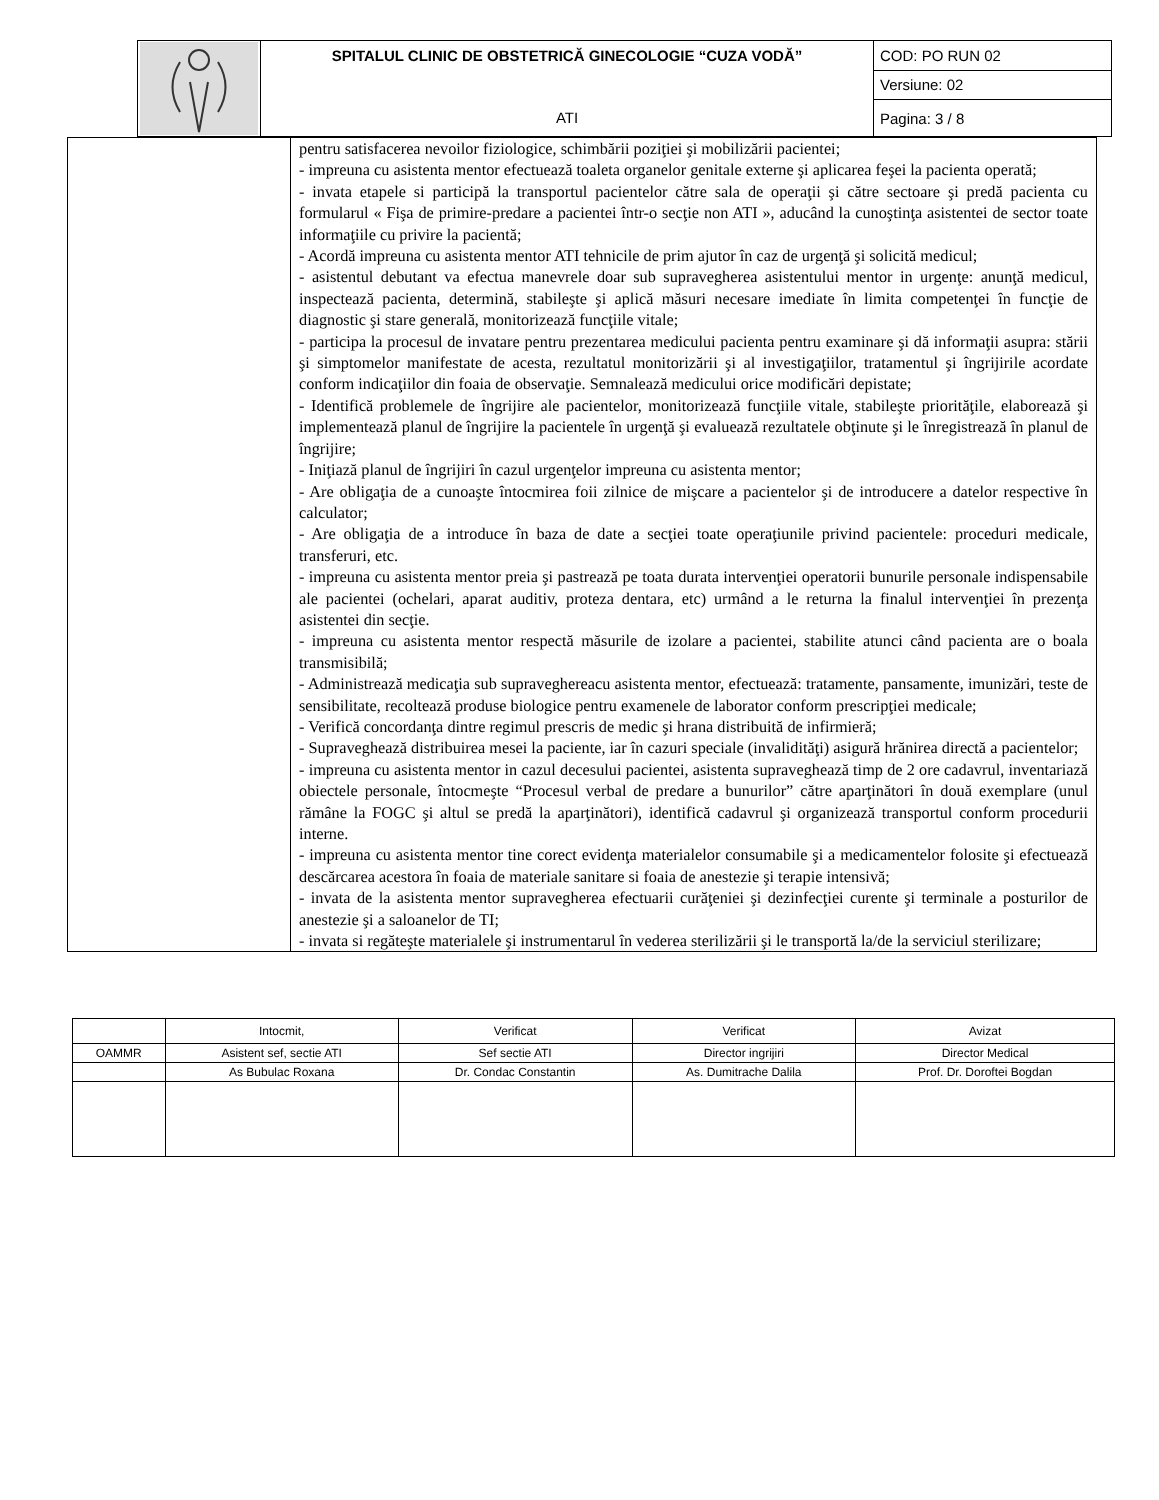| | SPITALUL CLINIC DE OBSTETRICĂ GINECOLOGIE “CUZA VODĂ” | COD: PO RUN 02 |
| | | Versiune: 02 |
| | ATI | Pagina: 3 / 8 |
| | pentru satisfacerea nevoilor fiziologice, schimbării poziţiei şi mobilizării pacientei; - impreuna cu asistenta mentor efectuează toaleta organelor genitale externe şi aplicarea feşei la pacienta operată; - invata etapele si participă la transportul pacientelor către sala de operaţii şi către sectoare şi predă pacienta cu formularul « Fişa de primire-predare a pacientei într-o secţie non ATI », aducând la cunoştinţa asistentei de sector toate informaţiile cu privire la pacientă; - Acordă impreuna cu asistenta mentor ATI tehnicile de prim ajutor în caz de urgenţă şi solicită medicul; - asistentul debutant va efectua manevrele doar sub supravegherea asistentului mentor in urgenţe: anunţă medicul, inspectează pacienta, determină, stabileşte şi aplică măsuri necesare imediate în limita competenţei în funcţie de diagnostic şi stare generală, monitorizează funcţiile vitale; - participa la procesul de invatare pentru prezentarea medicului pacienta pentru examinare şi dă informaţii asupra: stării şi simptomelor manifestate de acesta, rezultatul monitorizării şi al investigaţiilor, tratamentul şi îngrijirile acordate conform indicaţiilor din foaia de observaţie. Semnalează medicului orice modificări depistate; - Identifică problemele de îngrijire ale pacientelor, monitorizează funcţiile vitale, stabileşte priorităţile, elaborează şi implementează planul de îngrijire la pacientele în urgenţă şi evaluează rezultatele obţinute şi le înregistrează în planul de îngrijire; - Iniţiază planul de îngrijiri în cazul urgenţelor impreuna cu asistenta mentor; - Are obligaţia de a cunoaşte întocmirea foii zilnice de mişcare a pacientelor şi de introducere a datelor respective în calculator; - Are obligaţia de a introduce în baza de date a secţiei toate operaţiunile privind pacientele: proceduri medicale, transferuri, etc. - impreuna cu asistenta mentor preia şi pastrează pe toata durata intervenţiei operatorii bunurile personale indispensabile ale pacientei (ochelari, aparat auditiv, proteza dentara, etc) urmând a le returna la finalul intervenţiei în prezenţa asistentei din secţie. - impreuna cu asistenta mentor respectă măsurile de izolare a pacientei, stabilite atunci când pacienta are o boala transmisibilă; - Administrează medicaţia sub supraveghereacu asistenta mentor, efectuează: tratamente, pansamente, imunizări, teste de sensibilitate, recoltează produse biologice pentru examenele de laborator conform prescripţiei medicale; - Verifică concordanţa dintre regimul prescris de medic şi hrana distribuită de infirmieră; - Supraveghează distribuirea mesei la paciente, iar în cazuri speciale (invalidităţi) asigură hrănirea directă a pacientelor; - impreuna cu asistenta mentor in cazul decesului pacientei, asistenta supraveghează timp de 2 ore cadavrul, inventariază obiectele personale, întocmeşte “Procesul verbal de predare a bunurilor” către aparţinători în două exemplare (unul rămâne la FOGC şi altul se predă la aparţinători), identifică cadavrul şi organizează transportul conform procedurii interne. - impreuna cu asistenta mentor tine corect evidenţa materialelor consumabile şi a medicamentelor folosite şi efectuează descărcarea acestora în foaia de materiale sanitare si foaia de anestezie şi terapie intensivă; - invata de la asistenta mentor supravegherea efectuarii curăţeniei şi dezinfecţiei curente şi terminale a posturilor de anestezie şi a saloanelor de TI; - invata si regăteşte materialele şi instrumentarul în vederea sterilizării şi le transportă la/de la serviciul sterilizare; |
| | Intocmit, | Verificat | Verificat | Avizat |
| OAMMR | Asistent sef, sectie ATI | Sef sectie ATI | Director ingrijiri | Director Medical |
| | As Bubulac Roxana | Dr. Condac Constantin | As. Dumitrache Dalila | Prof. Dr. Doroftei Bogdan |